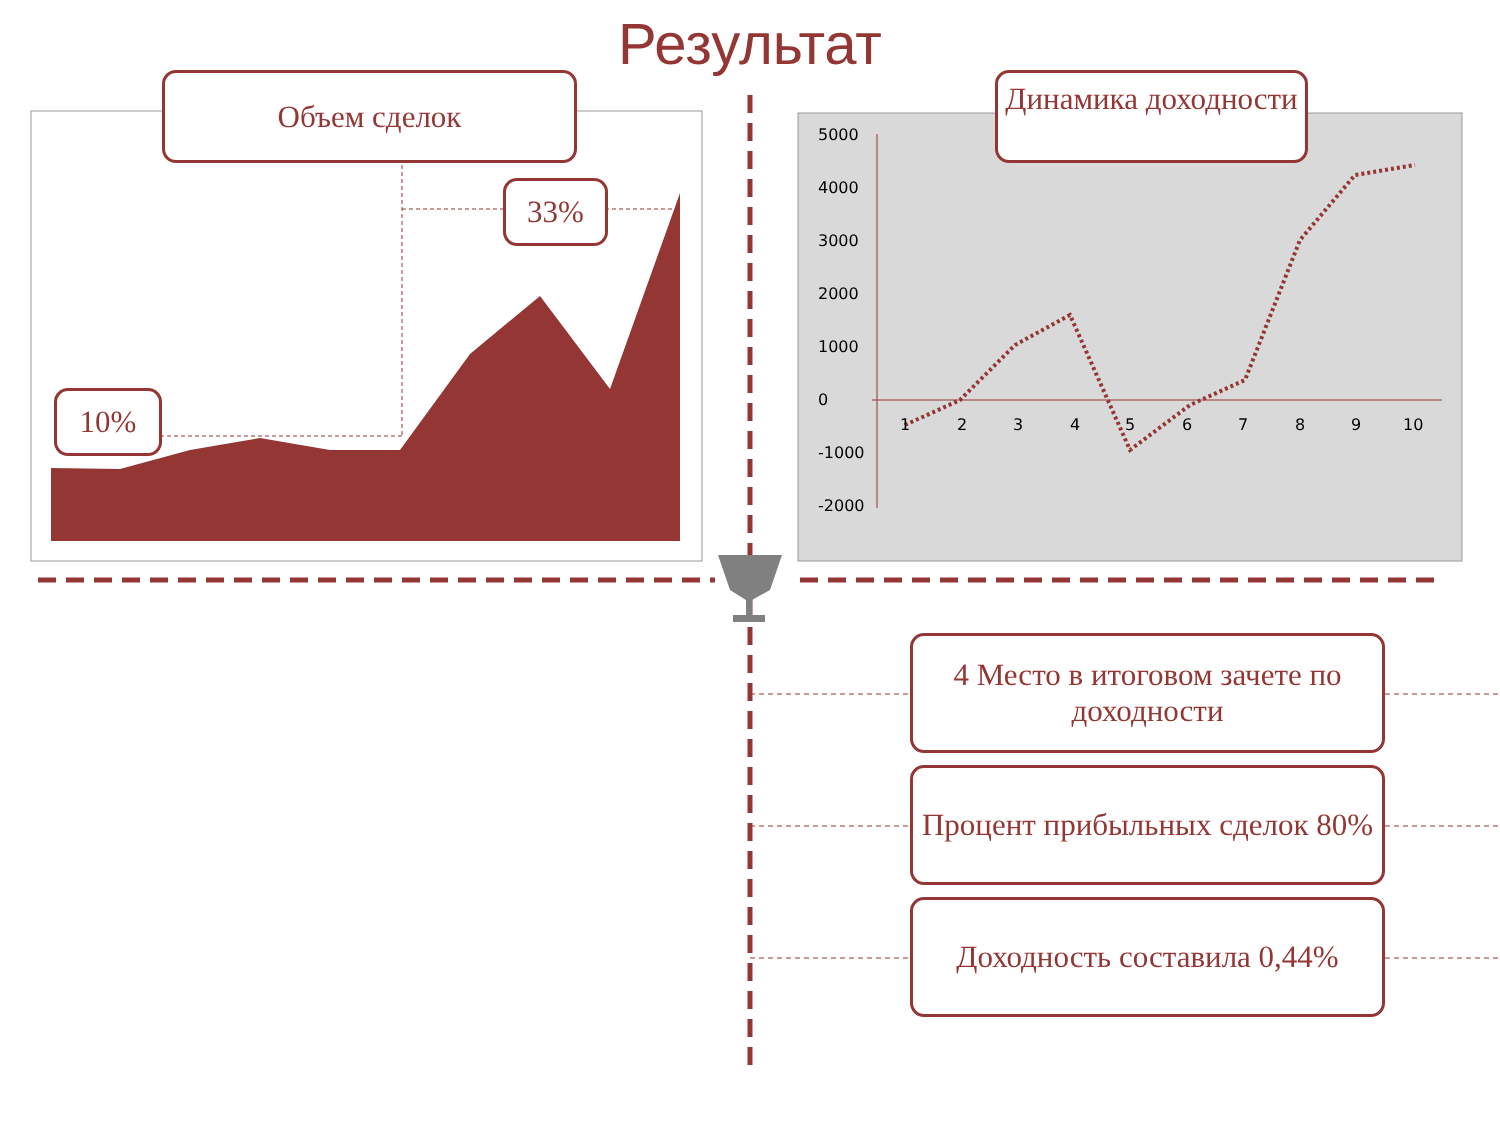Результат
5000
4000
3000
2000
1000
0
-1000
-2000
1
2
3
4
5
6
7
8
9
10
Объем сделок
Динамика доходности
33%
10%
4 Место в итоговом зачете по доходности
Процент прибыльных сделок 80%
Доходность составила 0,44%